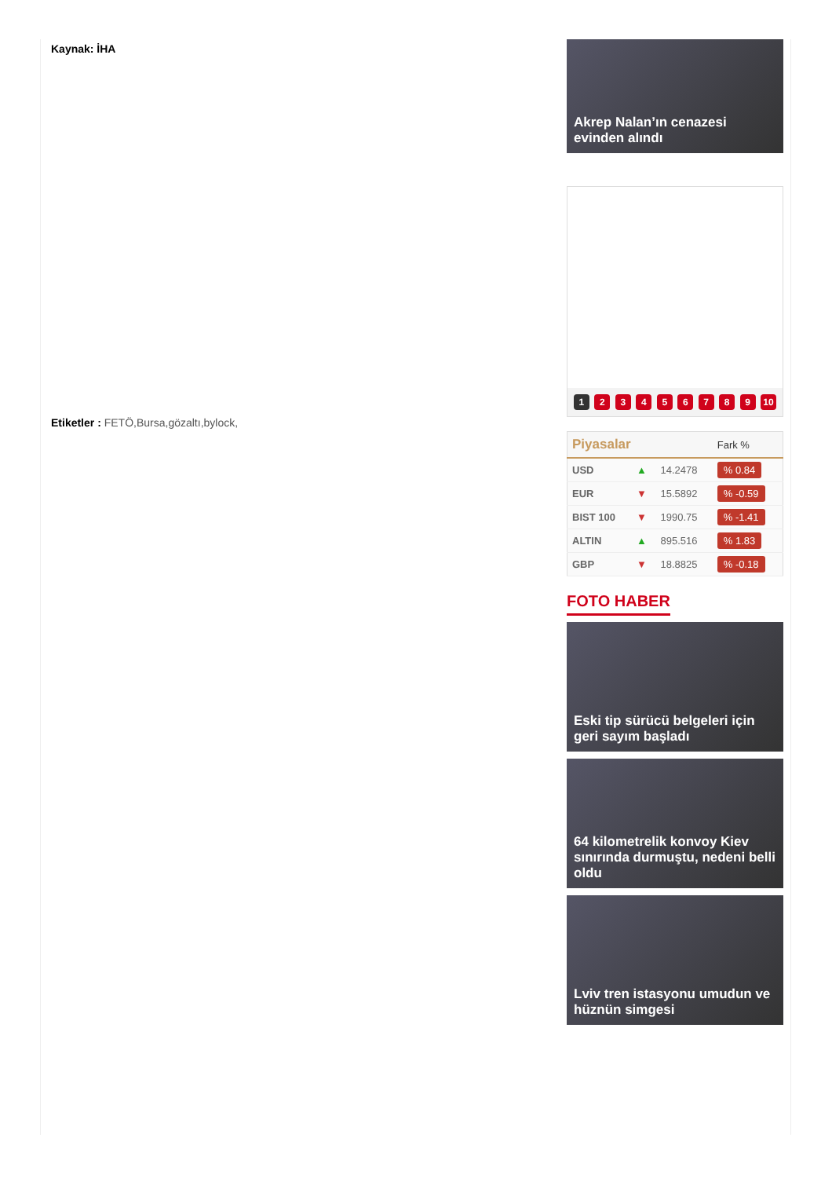Kaynak: İHA
Etiketler : FETÖ,Bursa,gözaltı,bylock,
Akrep Nalan’ın cenazesi evinden alındı
1 2 3 4 5 6 7 8 9 10
| Piyasalar | | | Fark % |
| --- | --- | --- | --- |
| USD | ▲ | 14.2478 | % 0.84 |
| EUR | ▼ | 15.5892 | % -0.59 |
| BIST 100 | ▼ | 1990.75 | % -1.41 |
| ALTIN | ▲ | 895.516 | % 1.83 |
| GBP | ▼ | 18.8825 | % -0.18 |
FOTO HABER
Eski tip sürücü belgeleri için geri sayım başladı
64 kilometrelik konvoy Kiev sınırında durmuştu, nedeni belli oldu
Lviv tren istasyonu umudun ve hüznün simgesi